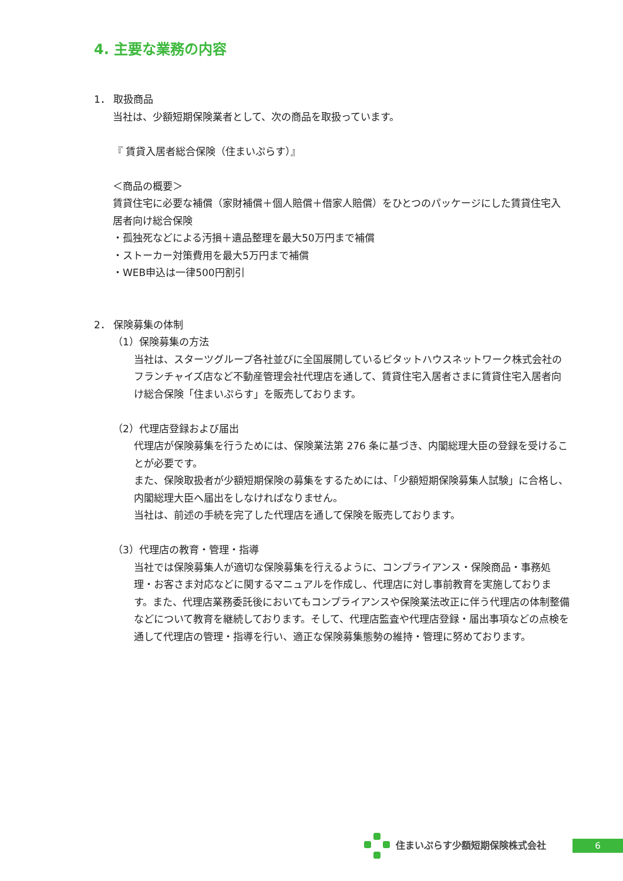4. 主要な業務の内容
1． 取扱商品
当社は、少額短期保険業者として、次の商品を取扱っています。
『 賃貸入居者総合保険（住まいぷらす）』
＜商品の概要＞
賃貸住宅に必要な補償（家財補償＋個人賠償＋借家人賠償）をひとつのパッケージにした賃貸住宅入居者向け総合保険
・孤独死などによる汚損＋遺品整理を最大50万円まで補償
・ストーカー対策費用を最大5万円まで補償
・WEB申込は一律500円割引
2． 保険募集の体制
（1）保険募集の方法
当社は、スターツグループ各社並びに全国展開しているピタットハウスネットワーク株式会社のフランチャイズ店など不動産管理会社代理店を通して、賃貸住宅入居者さまに賃貸住宅入居者向け総合保険「住まいぷらす」を販売しております。
（2）代理店登録および届出
代理店が保険募集を行うためには、保険業法第 276 条に基づき、内閣総理大臣の登録を受けることが必要です。
また、保険取扱者が少額短期保険の募集をするためには、「少額短期保険募集人試験」に合格し、内閣総理大臣へ届出をしなければなりません。
当社は、前述の手続を完了した代理店を通して保険を販売しております。
（3）代理店の教育・管理・指導
当社では保険募集人が適切な保険募集を行えるように、コンプライアンス・保険商品・事務処理・お客さま対応などに関するマニュアルを作成し、代理店に対し事前教育を実施しております。また、代理店業務委託後においてもコンプライアンスや保険業法改正に伴う代理店の体制整備などについて教育を継続しております。そして、代理店監査や代理店登録・届出事項などの点検を通して代理店の管理・指導を行い、適正な保険募集態勢の維持・管理に努めております。
住まいぷらす少額短期保険株式会社
6